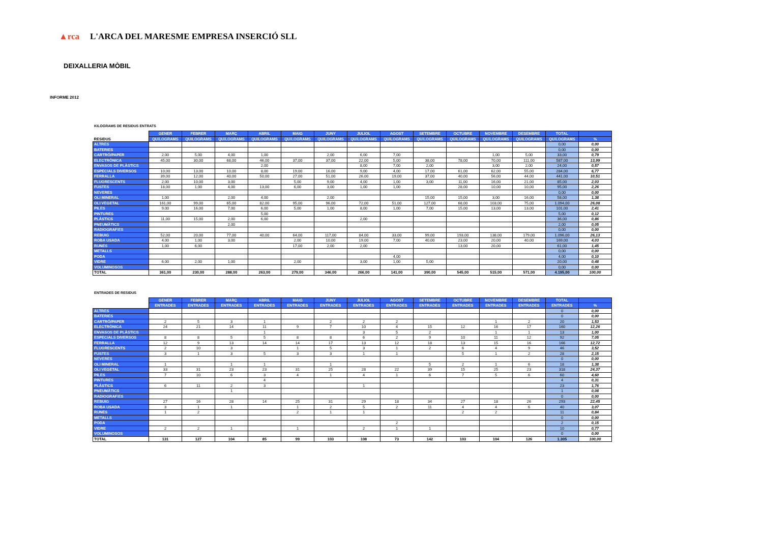▲rca L'ARCA DEL MARESME EMPRESA INSERCIÓ SLL
DEIXALLERIA MÒBIL
INFORME 2012
KILOGRAMS DE RESIDUS ENTRATS
| | GENER | FEBRER | MARÇ | ABRIL | MAIG | JUNY | JULIOL | AGOST | SETEMBRE | OCTUBRE | NOVEMBRE | DESEMBRE | TOTAL | |
| RESIDUS | QUILOGRAMS | QUILOGRAMS | QUILOGRAMS | QUILOGRAMS | QUILOGRAMS | QUILOGRAMS | QUILOGRAMS | QUILOGRAMS | QUILOGRAMS | QUILOGRAMS | QUILOGRAMS | QUILOGRAMS | QUILOGRAMS | % |
| ALTRES | | | | | | | | | | | | | 0,00 | 0,00 |
| BATERIES | | | | | | | | | | | | | 0,00 | 0,00 |
| CARTRÓ/PAPER | 2,00 | 5,00 | 4,00 | 1,00 | | 2,00 | 6,00 | 7,00 | | | 1,00 | 5,00 | 33,00 | 0,79 |
| ELECTRÒNICA | 45,00 | 30,00 | 68,00 | 46,00 | 37,00 | 37,00 | 22,00 | 5,00 | 38,00 | 78,00 | 70,00 | 111,00 | 587,00 | 13,99 |
| ENVASOS DE PLÀSTICS | | | | 2,00 | | | 8,00 | 7,00 | 2,00 | | 3,00 | 2,00 | 24,00 | 0,57 |
| ESPECIALS DIVERSOS | 10,00 | 13,00 | 10,00 | 8,00 | 19,00 | 16,00 | 9,00 | 4,00 | 17,00 | 61,00 | 62,00 | 55,00 | 284,00 | 6,77 |
| FERRALLA | 39,00 | 12,00 | 40,00 | 50,00 | 27,00 | 51,00 | 26,00 | 19,00 | 37,00 | 40,00 | 56,00 | 44,00 | 441,00 | 10,51 |
| FLUORESCENTS | 2,00 | 10,00 | 3,00 | | 5,00 | 9,00 | 4,00 | 1,00 | 3,00 | 11,00 | 16,00 | 21,00 | 85,00 | 2,03 |
| FUSTES | 18,00 | 1,00 | 4,00 | 13,00 | 6,00 | 3,00 | 1,00 | 1,00 | | 28,00 | 10,00 | 10,00 | 95,00 | 2,26 |
| NEVERES | | | | | | | | | | | | | 0,00 | 0,00 |
| OLI MINERAL | 1,00 | | 2,00 | 4,00 | | 2,00 | | | 15,00 | 15,00 | 3,00 | 16,00 | 58,00 | 1,38 |
| OLI VEGETAL | 161,00 | 99,00 | 65,00 | 82,00 | 95,00 | 96,00 | 72,00 | 51,00 | 127,00 | 68,00 | 103,00 | 75,00 | 1.094,00 | 26,08 |
| PILES | 9,00 | 16,00 | 7,00 | 6,00 | 5,00 | 1,00 | 8,00 | 1,00 | 7,00 | 15,00 | 13,00 | 13,00 | 101,00 | 2,41 |
| PINTURES | | | | 5,00 | | | | | | | | | 5,00 | 0,12 |
| PLÀSTICS | 11,00 | 15,00 | 2,00 | 6,00 | | | 2,00 | | | | | | 36,00 | 0,86 |
| PNEUMÀTICS | | | 2,00 | | | | | | | | | | 2,00 | 0,05 |
| RADIOGRAFIES | | | | | | | | | | | | | 0,00 | 0,00 |
| REBUIG | 52,00 | 20,00 | 77,00 | 40,00 | 64,00 | 117,00 | 84,00 | 33,00 | 99,00 | 193,00 | 138,00 | 179,00 | 1.096,00 | 26,13 |
| ROBA USADA | 4,00 | 1,00 | 3,00 | | 2,00 | 10,00 | 19,00 | 7,00 | 40,00 | 23,00 | 20,00 | 40,00 | 169,00 | 4,03 |
| RUNES | 1,00 | 6,00 | | | 17,00 | 2,00 | 2,00 | | | 13,00 | 20,00 | | 61,00 | 1,45 |
| METALLS | | | | | | | | | | | | | 0,00 | 0,00 |
| PODA | | | | | | | | 4,00 | | | | | 4,00 | 0,10 |
| VIDRE | 6,00 | 2,00 | 1,00 | | 2,00 | | 3,00 | 1,00 | 5,00 | | | | 20,00 | 0,48 |
| VOLUMINOSOS | | | | | | | | | | | | | 0,00 | 0,00 |
| TOTAL | 361,00 | 230,00 | 288,00 | 263,00 | 279,00 | 346,00 | 266,00 | 141,00 | 390,00 | 545,00 | 515,00 | 571,00 | 4.195,00 | 100,00 |
ENTRADES DE RESIDUS
| | GENER | FEBRER | MARÇ | ABRIL | MAIG | JUNY | JULIOL | AGOST | SETEMBRE | OCTUBRE | NOVEMBRE | DESEMBRE | TOTAL | |
| | ENTRADES | ENTRADES | ENTRADES | ENTRADES | ENTRADES | ENTRADES | ENTRADES | ENTRADES | ENTRADES | ENTRADES | ENTRADES | ENTRADES | ENTRADES | % |
| ALTRES | | | | | | | | | | | | | 0 | 0,00 |
| BATERIES | | | | | | | | | | | | | 0 | 0,00 |
| CARTRÓ/PAPER | 2 | 5 | 3 | 1 | | 2 | 2 | 2 | | | 1 | 2 | 20 | 1,53 |
| ELECTRÒNICA | 24 | 21 | 14 | 11 | 9 | 7 | 10 | 4 | 15 | 12 | 16 | 17 | 160 | 12,26 |
| ENVASOS DE PLÀSTICS | | | | 1 | | | 3 | 5 | 2 | | 1 | 1 | 13 | 1,00 |
| ESPECIALS DIVERSOS | 8 | 8 | 5 | 5 | 8 | 8 | 6 | 2 | 9 | 10 | 11 | 12 | 92 | 7,05 |
| FERRALLA | 12 | 9 | 13 | 14 | 14 | 17 | 13 | 12 | 18 | 13 | 15 | 16 | 166 | 12,72 |
| FLUORESCENTS | 2 | 10 | 3 | | 1 | 5 | 3 | 1 | 2 | 6 | 4 | 9 | 46 | 3,52 |
| FUSTES | 3 | 1 | 3 | 5 | 3 | 3 | 1 | 1 | | 5 | 1 | 2 | 28 | 2,15 |
| NEVERES | | | | | | | | | | | | | 0 | 0,00 |
| OLI MINERAL | 1 | | 1 | 1 | | 1 | | | 5 | 2 | 1 | 6 | 18 | 1,38 |
| OLI VEGETAL | 33 | 31 | 23 | 23 | 31 | 25 | 28 | 22 | 39 | 15 | 25 | 23 | 318 | 24,37 |
| PILES | 7 | 10 | 6 | 3 | 4 | 1 | 4 | 1 | 6 | 7 | 5 | 6 | 60 | 4,60 |
| PINTURES | | | | 4 | | | | | | | | | 4 | 0,31 |
| PLÀSTICS | 6 | 11 | 2 | 3 | | | 1 | | | | | | 23 | 1,76 |
| PNEUMÀTICS | | | 1 | | | | | | | | | | 1 | 0,08 |
| RADIOGRAFIES | | | | | | | | | | | | | 0 | 0,00 |
| REBUIG | 27 | 16 | 28 | 14 | 25 | 31 | 29 | 18 | 34 | 27 | 18 | 26 | 293 | 22,45 |
| ROBA USADA | 3 | 1 | 1 | | 1 | 2 | 5 | 2 | 11 | 4 | 4 | 6 | 40 | 3,07 |
| RUNES | 1 | 2 | | | 2 | 1 | 1 | | | 2 | 2 | | 11 | 0,84 |
| METALLS | | | | | | | | | | | | | 0 | 0,00 |
| PODA | | | | | | | | 2 | | | | | 2 | 0,15 |
| VIDRE | 2 | 2 | 1 | | 1 | | 2 | 1 | 1 | | | | 10 | 0,77 |
| VOLUMINOSOS | | | | | | | | | | | | | 0 | 0,00 |
| TOTAL | 131 | 127 | 104 | 85 | 99 | 103 | 108 | 73 | 142 | 103 | 104 | 126 | 1.305 | 100,00 |